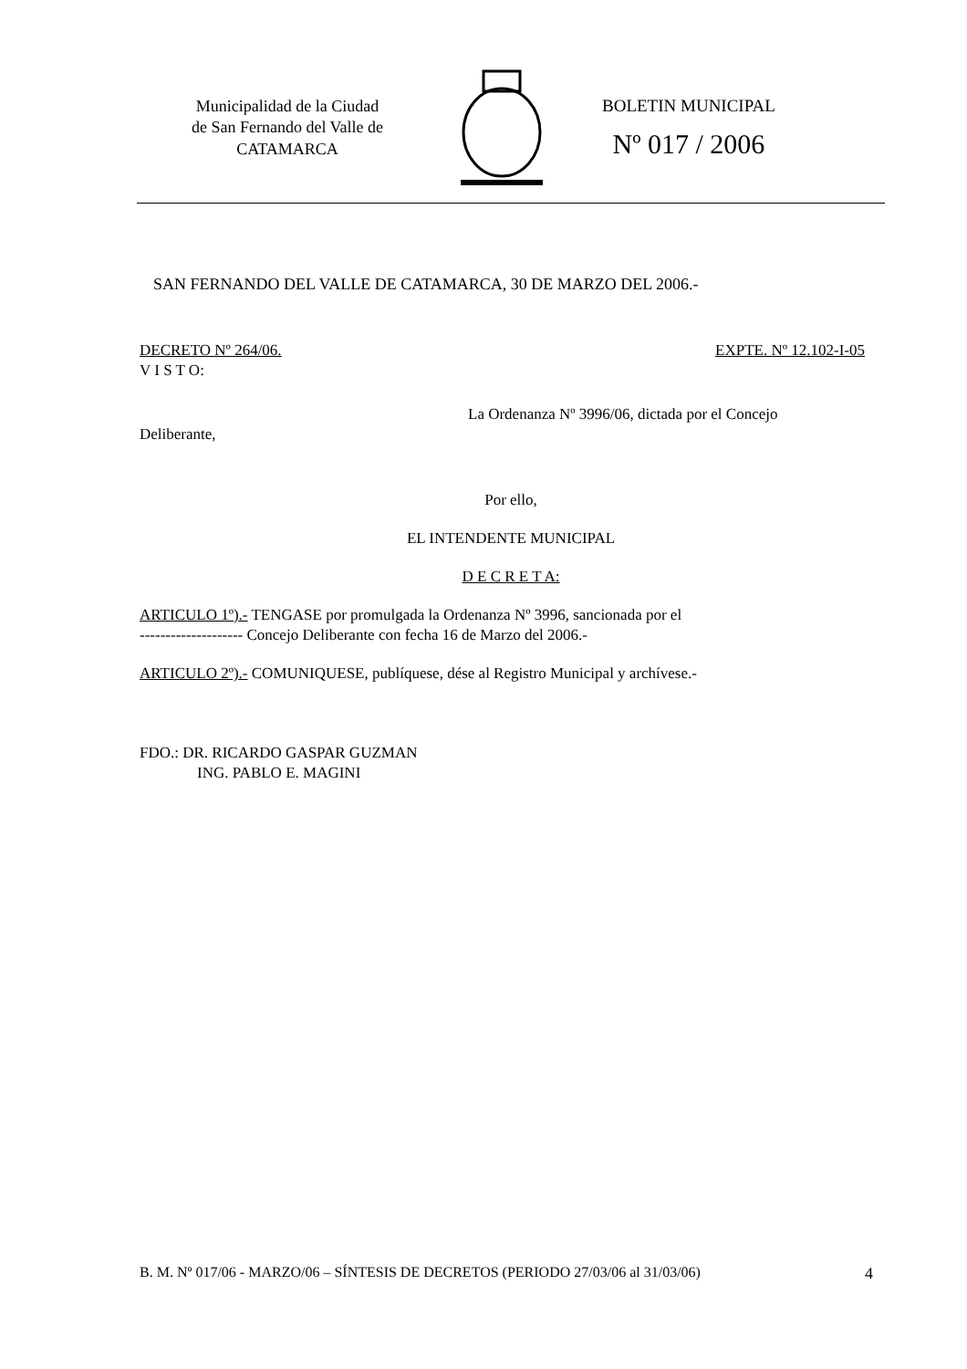Municipalidad de la Ciudad
de San Fernando del Valle de
CATAMARCA
BOLETIN MUNICIPAL
Nº 017 / 2006
SAN FERNANDO DEL VALLE DE CATAMARCA, 30 DE MARZO DEL 2006.-
DECRETO Nº 264/06. EXPTE. Nº 12.102-I-05
V I S T O:
La Ordenanza Nº 3996/06, dictada por el Concejo
Deliberante,
Por ello,
EL INTENDENTE MUNICIPAL
D E C R E T A:
ARTICULO 1º).- TENGASE por promulgada la Ordenanza Nº 3996, sancionada por el
-------------------- Concejo Deliberante con fecha 16 de Marzo del 2006.-
ARTICULO 2º).- COMUNIQUESE, publíquese, dése al Registro Municipal y archívese.-
FDO.: DR. RICARDO GASPAR GUZMAN
ING. PABLO E. MAGINI
B. M. Nº 017/06 - MARZO/06 – SÍNTESIS DE DECRETOS (PERIODO 27/03/06 al 31/03/06) 4